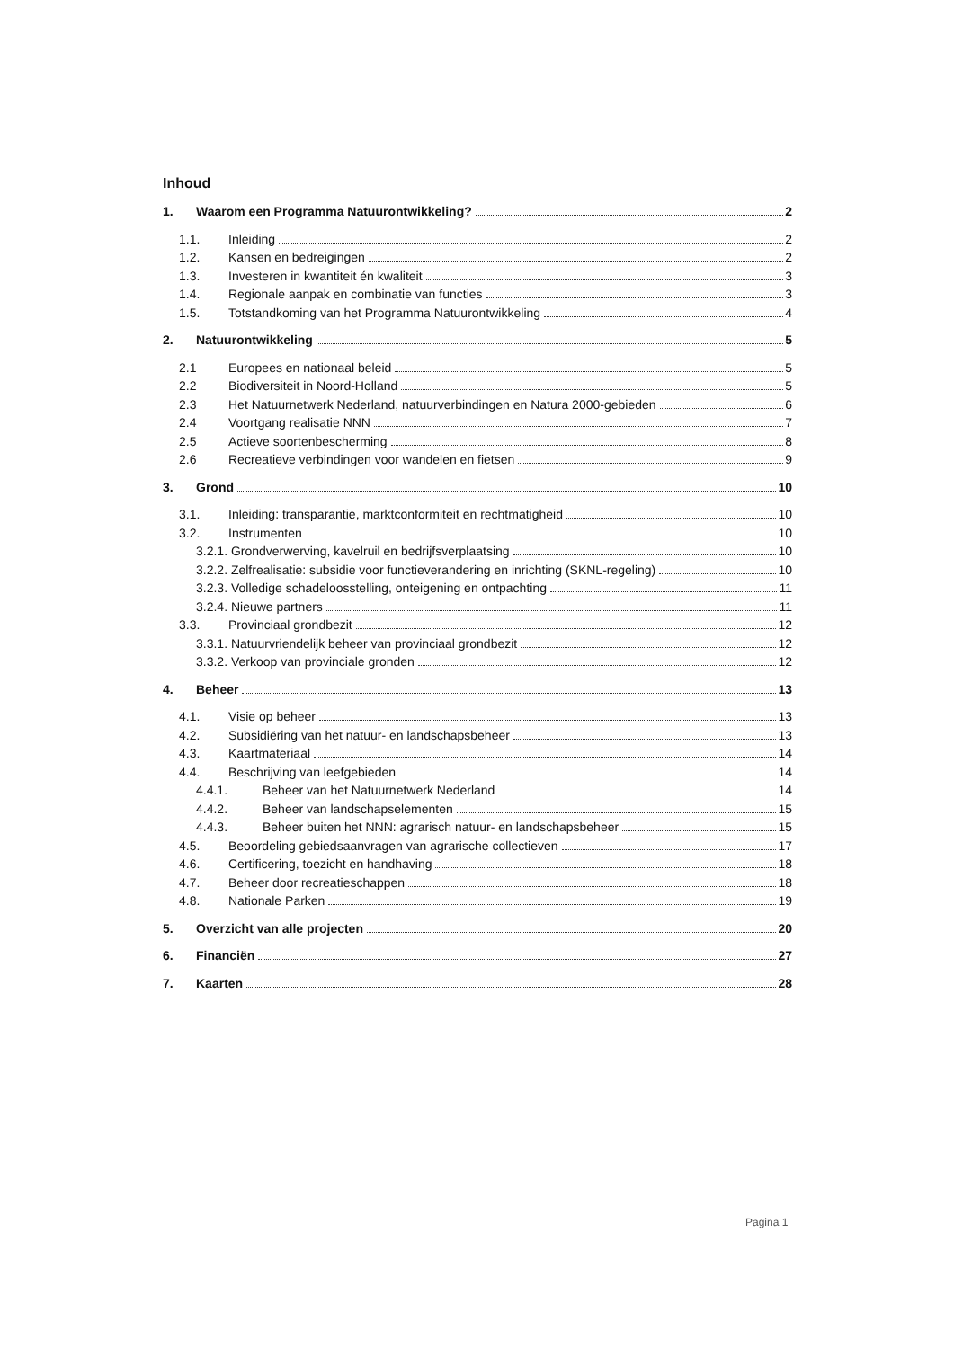Inhoud
1. Waarom een Programma Natuurontwikkeling? 2
1.1. Inleiding 2
1.2. Kansen en bedreigingen 2
1.3. Investeren in kwantiteit én kwaliteit 3
1.4. Regionale aanpak en combinatie van functies 3
1.5. Totstandkoming van het Programma Natuurontwikkeling 4
2. Natuurontwikkeling 5
2.1 Europees en nationaal beleid 5
2.2 Biodiversiteit in Noord-Holland 5
2.3 Het Natuurnetwerk Nederland, natuurverbindingen en Natura 2000-gebieden 6
2.4 Voortgang realisatie NNN 7
2.5 Actieve soortenbescherming 8
2.6 Recreatieve verbindingen voor wandelen en fietsen 9
3. Grond 10
3.1. Inleiding: transparantie, marktconformiteit en rechtmatigheid 10
3.2. Instrumenten 10
3.2.1. Grondverwerving, kavelruil en bedrijfsverplaatsing 10
3.2.2. Zelfrealisatie: subsidie voor functieverandering en inrichting (SKNL-regeling) 10
3.2.3. Volledige schadeloosstelling, onteigening en ontpachting 11
3.2.4. Nieuwe partners 11
3.3. Provinciaal grondbezit 12
3.3.1. Natuurvriendelijk beheer van provinciaal grondbezit 12
3.3.2. Verkoop van provinciale gronden 12
4. Beheer 13
4.1. Visie op beheer 13
4.2. Subsidiëring van het natuur- en landschapsbeheer 13
4.3. Kaartmateriaal 14
4.4. Beschrijving van leefgebieden 14
4.4.1. Beheer van het Natuurnetwerk Nederland 14
4.4.2. Beheer van landschapselementen 15
4.4.3. Beheer buiten het NNN: agrarisch natuur- en landschapsbeheer 15
4.5. Beoordeling gebiedsaanvragen van agrarische collectieven 17
4.6. Certificering, toezicht en handhaving 18
4.7. Beheer door recreatieschappen 18
4.8. Nationale Parken 19
5. Overzicht van alle projecten 20
6. Financiën 27
7. Kaarten 28
Pagina 1